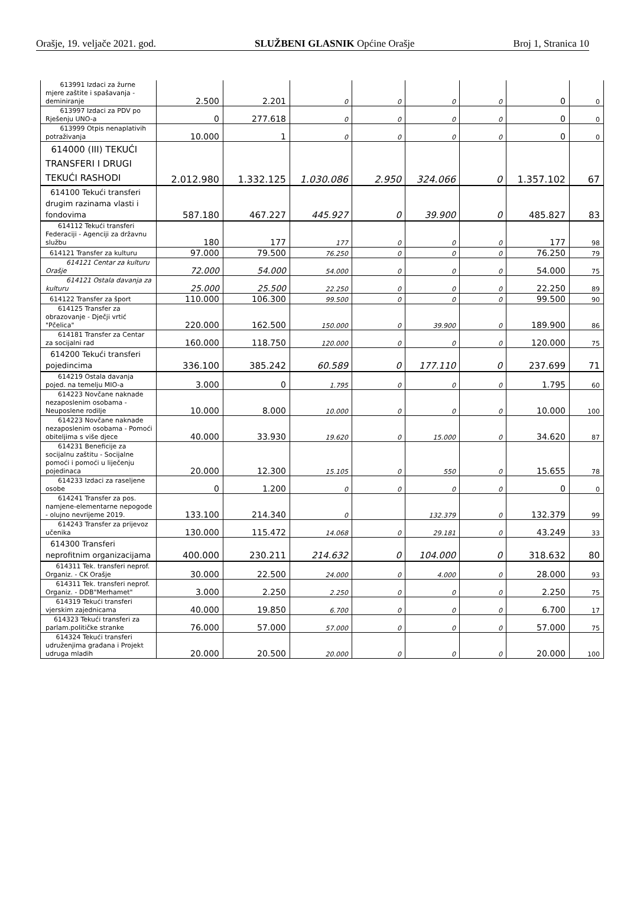Orašje, 19. veljače 2021. god. SLUŽBENI GLASNIK Općine Orašje Broj 1, Stranica 10
| 613991 Izdaci za žurne mjere zaštite i spašavanja -deminiranje | 2.500 | 2.201 | 0 | 0 | 0 | 0 | 0 | 0 |
| 613997 Izdaci za PDV po Rješenju UNO-a | 0 | 277.618 | 0 | 0 | 0 | 0 | 0 | 0 |
| 613999 Otpis nenaplativih potraživanja | 10.000 | 1 | 0 | 0 | 0 | 0 | 0 | 0 |
| 614000 (III) TEKUĆI TRANSFERI I DRUGI TEKUĆI RASHODI | 2.012.980 | 1.332.125 | 1.030.086 | 2.950 | 324.066 | 0 | 1.357.102 | 67 |
| 614100 Tekući transferi drugim razinama vlasti i fondovima | 587.180 | 467.227 | 445.927 | 0 | 39.900 | 0 | 485.827 | 83 |
| 614112 Tekući transferi Federaciji - Agenciji za državnu službu | 180 | 177 | 177 | 0 | 0 | 0 | 177 | 98 |
| 614121 Transfer za kulturu | 97.000 | 79.500 | 76.250 | 0 | 0 | 0 | 76.250 | 79 |
| 614121 Centar za kulturu Orašje | 72.000 | 54.000 | 54.000 | 0 | 0 | 0 | 54.000 | 75 |
| 614121 Ostala davanja za kulturu | 25.000 | 25.500 | 22.250 | 0 | 0 | 0 | 22.250 | 89 |
| 614122 Transfer za šport | 110.000 | 106.300 | 99.500 | 0 | 0 | 0 | 99.500 | 90 |
| 614125 Transfer za obrazovanje - Dječji vrtić "Pčelica" | 220.000 | 162.500 | 150.000 | 0 | 39.900 | 0 | 189.900 | 86 |
| 614181 Transfer za Centar za socijalni rad | 160.000 | 118.750 | 120.000 | 0 | 0 | 0 | 120.000 | 75 |
| 614200 Tekući transferi pojedincima | 336.100 | 385.242 | 60.589 | 0 | 177.110 | 0 | 237.699 | 71 |
| 614219 Ostala davanja pojed. na temelju MIO-a | 3.000 | 0 | 1.795 | 0 | 0 | 0 | 1.795 | 60 |
| 614223 Novčane naknade nezaposlenim osobama - Neuposlene rodilje | 10.000 | 8.000 | 10.000 | 0 | 0 | 0 | 10.000 | 100 |
| 614223 Novčane naknade nezaposlenim osobama - Pomoći obiteljima s više djece | 40.000 | 33.930 | 19.620 | 0 | 15.000 | 0 | 34.620 | 87 |
| 614231 Beneficije za socijalnu zaštitu - Socijalne pomoći i pomoći u liječenju pojedinaca | 20.000 | 12.300 | 15.105 | 0 | 550 | 0 | 15.655 | 78 |
| 614233 Izdaci za raseljene osobe | 0 | 1.200 | 0 | 0 | 0 | 0 | 0 | 0 |
| 614241 Transfer za pos. namjene-elementarne nepogode - olujno nevrijeme 2019. | 133.100 | 214.340 | 0 | | 132.379 | 0 | 132.379 | 99 |
| 614243 Transfer za prijevoz učenika | 130.000 | 115.472 | 14.068 | 0 | 29.181 | 0 | 43.249 | 33 |
| 614300 Transferi neprofitnim organizacijama | 400.000 | 230.211 | 214.632 | 0 | 104.000 | 0 | 318.632 | 80 |
| 614311 Tek. transferi neprof. Organiz. - CK Orašje | 30.000 | 22.500 | 24.000 | 0 | 4.000 | 0 | 28.000 | 93 |
| 614311 Tek. transferi neprof. Organiz. - DDB"Merhamet" | 3.000 | 2.250 | 2.250 | 0 | 0 | 0 | 2.250 | 75 |
| 614319 Tekući transferi vjerskim zajednicama | 40.000 | 19.850 | 6.700 | 0 | 0 | 0 | 6.700 | 17 |
| 614323 Tekući transferi za parlam.političke stranke | 76.000 | 57.000 | 57.000 | 0 | 0 | 0 | 57.000 | 75 |
| 614324 Tekući transferi udruženjima građana i Projekt udruga mladih | 20.000 | 20.500 | 20.000 | 0 | 0 | 0 | 20.000 | 100 |